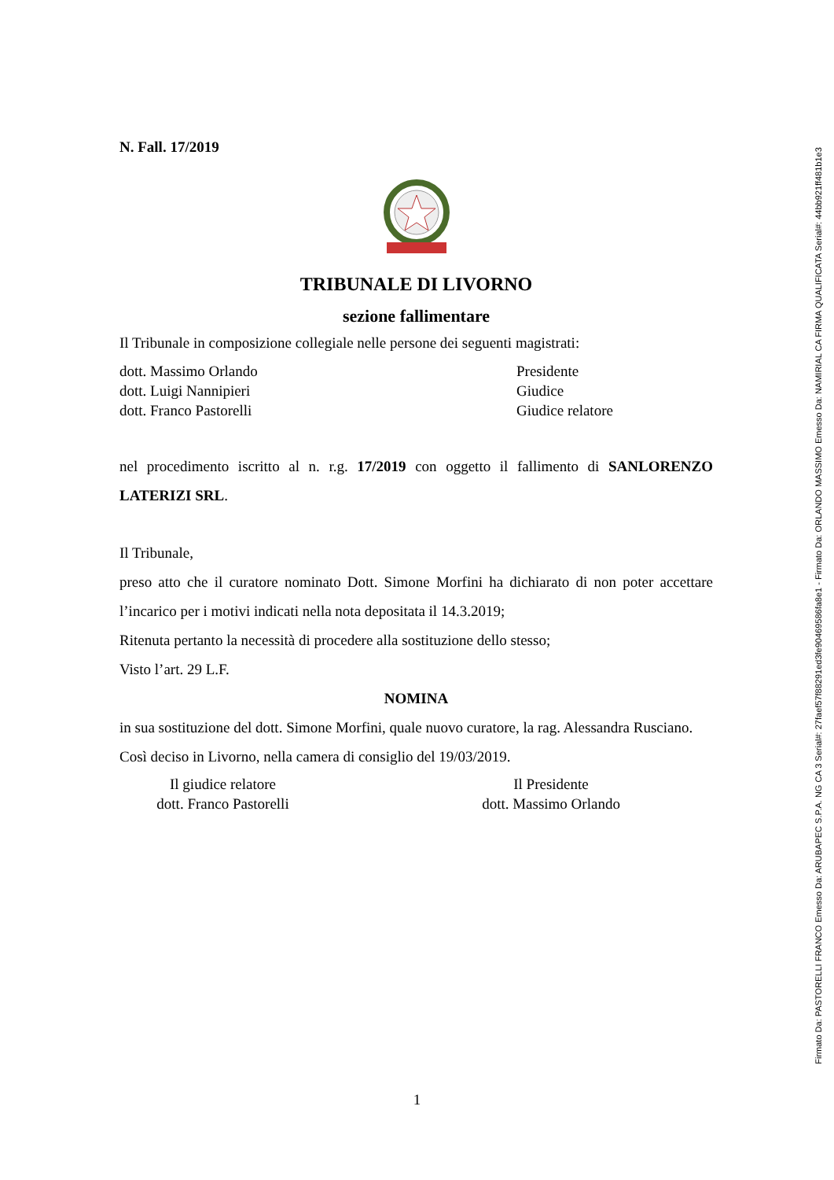N. Fall. 17/2019
TRIBUNALE DI LIVORNO
sezione fallimentare
Il Tribunale in composizione collegiale nelle persone dei seguenti magistrati:
dott. Massimo Orlando Presidente
dott. Luigi Nannipieri Giudice
dott. Franco Pastorelli Giudice relatore
nel procedimento iscritto al n. r.g. 17/2019 con oggetto il fallimento di SANLORENZO LATERIZI SRL.
Il Tribunale,
preso atto che il curatore nominato Dott. Simone Morfini ha dichiarato di non poter accettare l’incarico per i motivi indicati nella nota depositata il 14.3.2019;
Ritenuta pertanto la necessità di procedere alla sostituzione dello stesso;
Visto l’art. 29 L.F.
NOMINA
in sua sostituzione del dott. Simone Morfini, quale nuovo curatore, la rag. Alessandra Rusciano.
Così deciso in Livorno, nella camera di consiglio del 19/03/2019.
Il giudice relatore
dott. Franco Pastorelli
Il Presidente
dott. Massimo Orlando
1
Firmato Da: PASTORELLI FRANCO Emesso Da: ARUBAPEC S.P.A. NG CA 3 Serial#: 27faef57f88291ed3fe90469586fa8e1 - Firmato Da: ORLANDO MASSIMO Emesso Da: NAMIRIAL CA FIRMA QUALIFICATA Serial#: 44bb921ff481b1e3